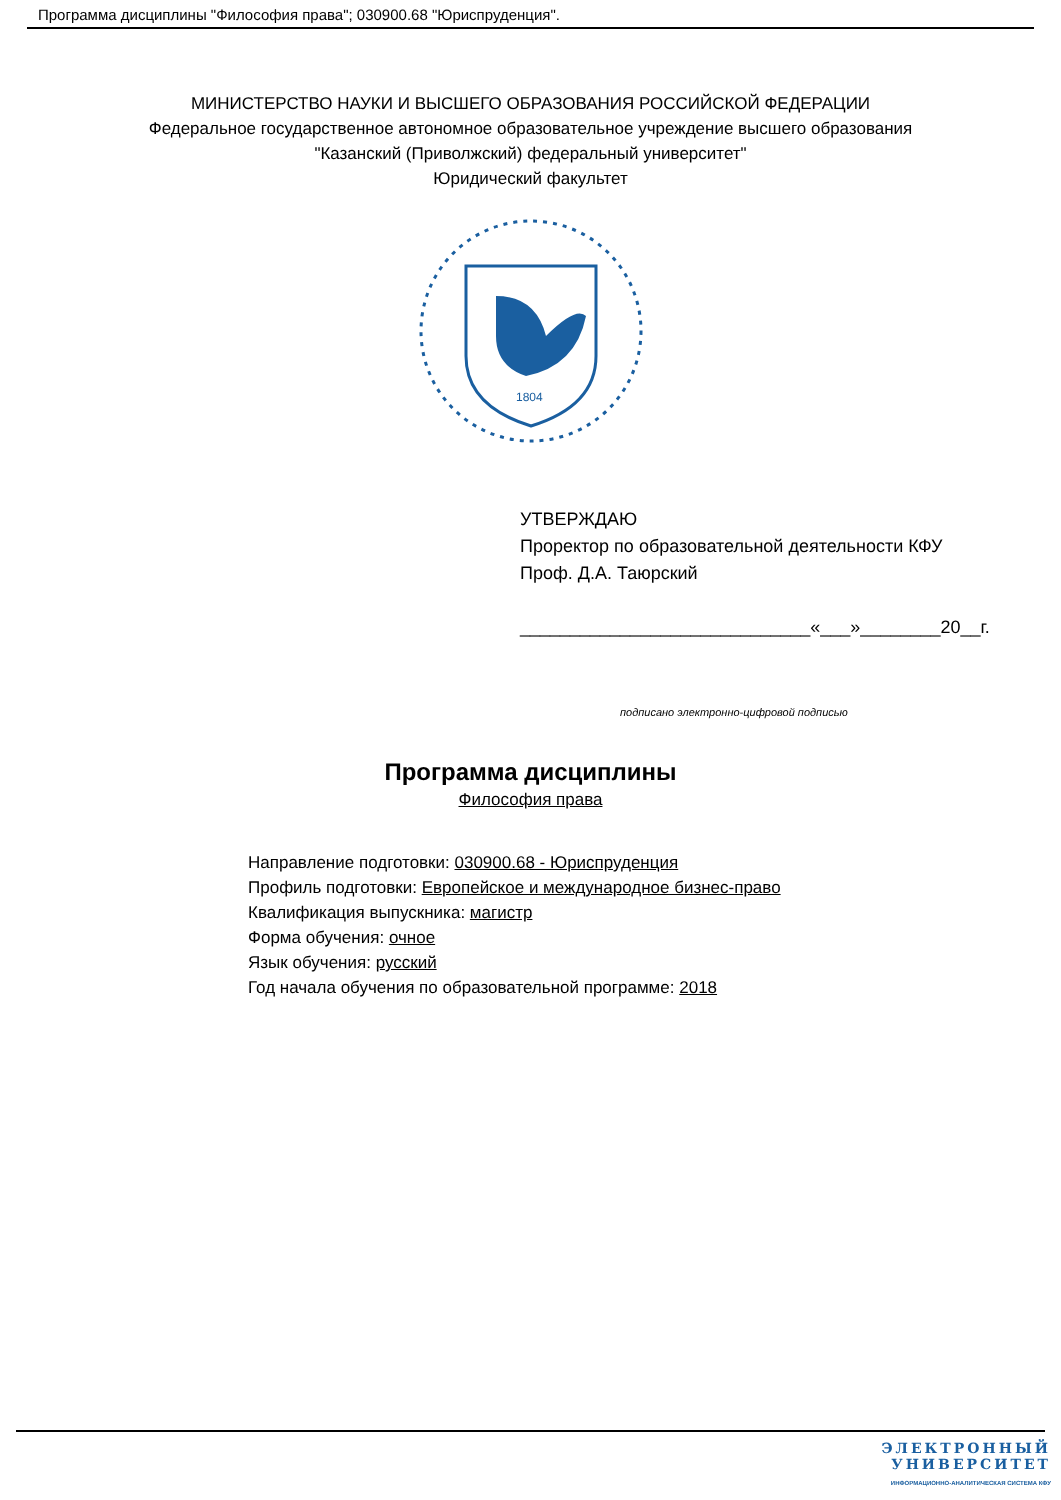Программа дисциплины "Философия права"; 030900.68 "Юриспруденция".
МИНИСТЕРСТВО НАУКИ И ВЫСШЕГО ОБРАЗОВАНИЯ РОССИЙСКОЙ ФЕДЕРАЦИИ
Федеральное государственное автономное образовательное учреждение высшего образования
"Казанский (Приволжский) федеральный университет"
Юридический факультет
1804
УТВЕРЖДАЮ
Проректор по образовательной деятельности КФУ
Проф. Д.А. Таюрский
_____________________________«___»________20__г.
подписано электронно-цифровой подписью
Программа дисциплины
Философия права
Направление подготовки: 030900.68 - Юриспруденция
Профиль подготовки: Европейское и международное бизнес-право
Квалификация выпускника: магистр
Форма обучения: очное
Язык обучения: русский
Год начала обучения по образовательной программе: 2018
ЭЛЕКТРОННЫЙ
УНИВЕРСИТЕТ
ИНФОРМАЦИОННО-АНАЛИТИЧЕСКАЯ СИСТЕМА КФУ